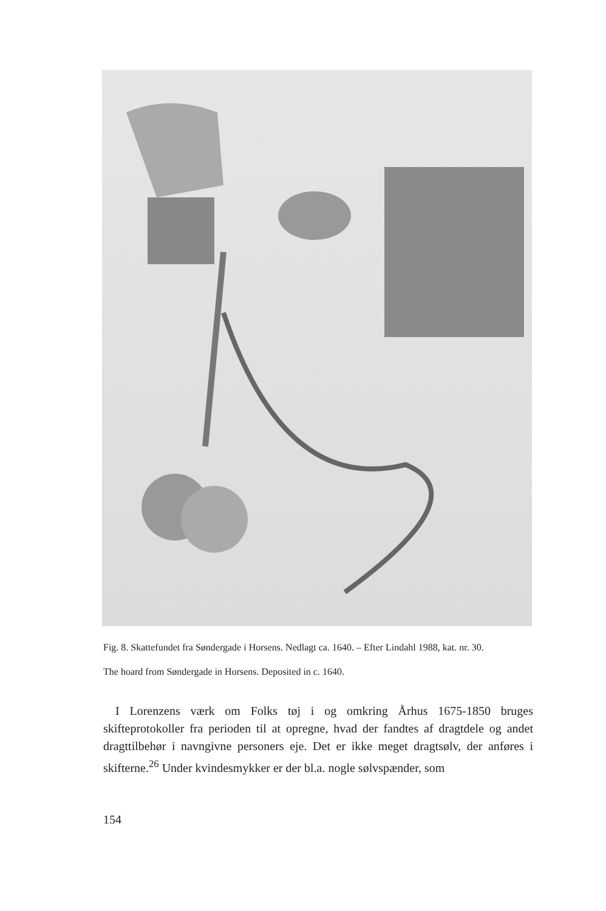Fig. 8. Skattefundet fra Søndergade i Horsens. Nedlagt ca. 1640. – Efter Lindahl 1988, kat. nr. 30.
The hoard from Søndergade in Horsens. Deposited in c. 1640.
I Lorenzens værk om Folks tøj i og omkring Århus 1675-1850 bruges skifteprotokoller fra perioden til at opregne, hvad der fandtes af dragtdele og andet dragttilbehør i navngivne personers eje. Det er ikke meget dragtsølv, der anføres i skifterne.<sup>26</sup> Under kvindesmykker er der bl.a. nogle sølvspænder, som
154